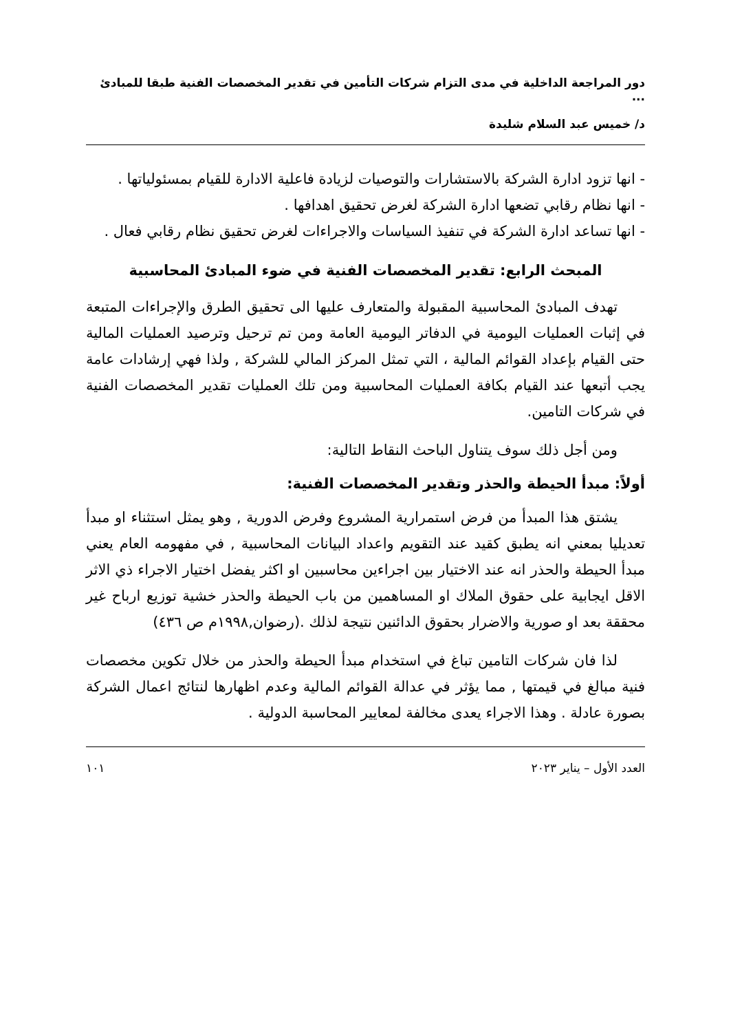دور المراجعة الداخلية في مدى التزام شركات التأمين في تقدير المخصصات الفنية طبقا للمبادئ ...
د/ خميس عبد السلام شليدة
- انها تزود ادارة الشركة بالاستشارات والتوصيات لزيادة فاعلية الادارة للقيام بمسئولياتها .
- انها نظام رقابي تضعها ادارة الشركة لغرض تحقيق اهدافها .
- انها تساعد ادارة الشركة في تنفيذ السياسات والاجراءات لغرض تحقيق نظام رقابي فعال .
المبحث الرابع: تقدير المخصصات الفنية في ضوء المبادئ المحاسبية
تهدف المبادئ المحاسبية المقبولة والمتعارف عليها الى تحقيق الطرق والإجراءات المتبعة في إثبات العمليات اليومية في الدفاتر اليومية العامة ومن تم ترحيل وترصيد العمليات المالية حتى القيام بإعداد القوائم المالية ، التي تمثل المركز المالي للشركة , ولذا فهي إرشادات عامة يجب أتبعها عند القيام بكافة العمليات المحاسبية ومن تلك العمليات تقدير المخصصات الفنية في شركات التامين.
ومن أجل ذلك سوف يتناول الباحث النقاط التالية:
أولاً: مبدأ الحيطة والحذر وتقدير المخصصات الفنية:
يشتق هذا المبدأ من فرض استمرارية المشروع وفرض الدورية , وهو يمثل استثناء او مبدأ تعديليا بمعني انه يطبق كقيد عند التقويم واعداد البيانات المحاسبية , في مفهومه العام يعني مبدأ الحيطة والحذر انه عند الاختيار بين اجراءين محاسبين او اكثر يفضل اختيار الاجراء ذي الاثر الاقل ايجابية على حقوق الملاك او المساهمين من باب الحيطة والحذر خشية توزيع ارباح غير محققة بعد او صورية والاضرار بحقوق الدائنين نتيجة لذلك .(رضوان,١٩٩٨م ص ٤٣٦)
لذا فان شركات التامين تباغ في استخدام مبدأ الحيطة والحذر من خلال تكوين مخصصات فنية مبالغ في قيمتها , مما يؤثر في عدالة القوائم المالية وعدم اظهارها لنتائج اعمال الشركة بصورة عادلة . وهذا الاجراء يعدى مخالفة لمعايير المحاسبة الدولية .
العدد الأول – يناير ٢٠٢٣ ١٠١